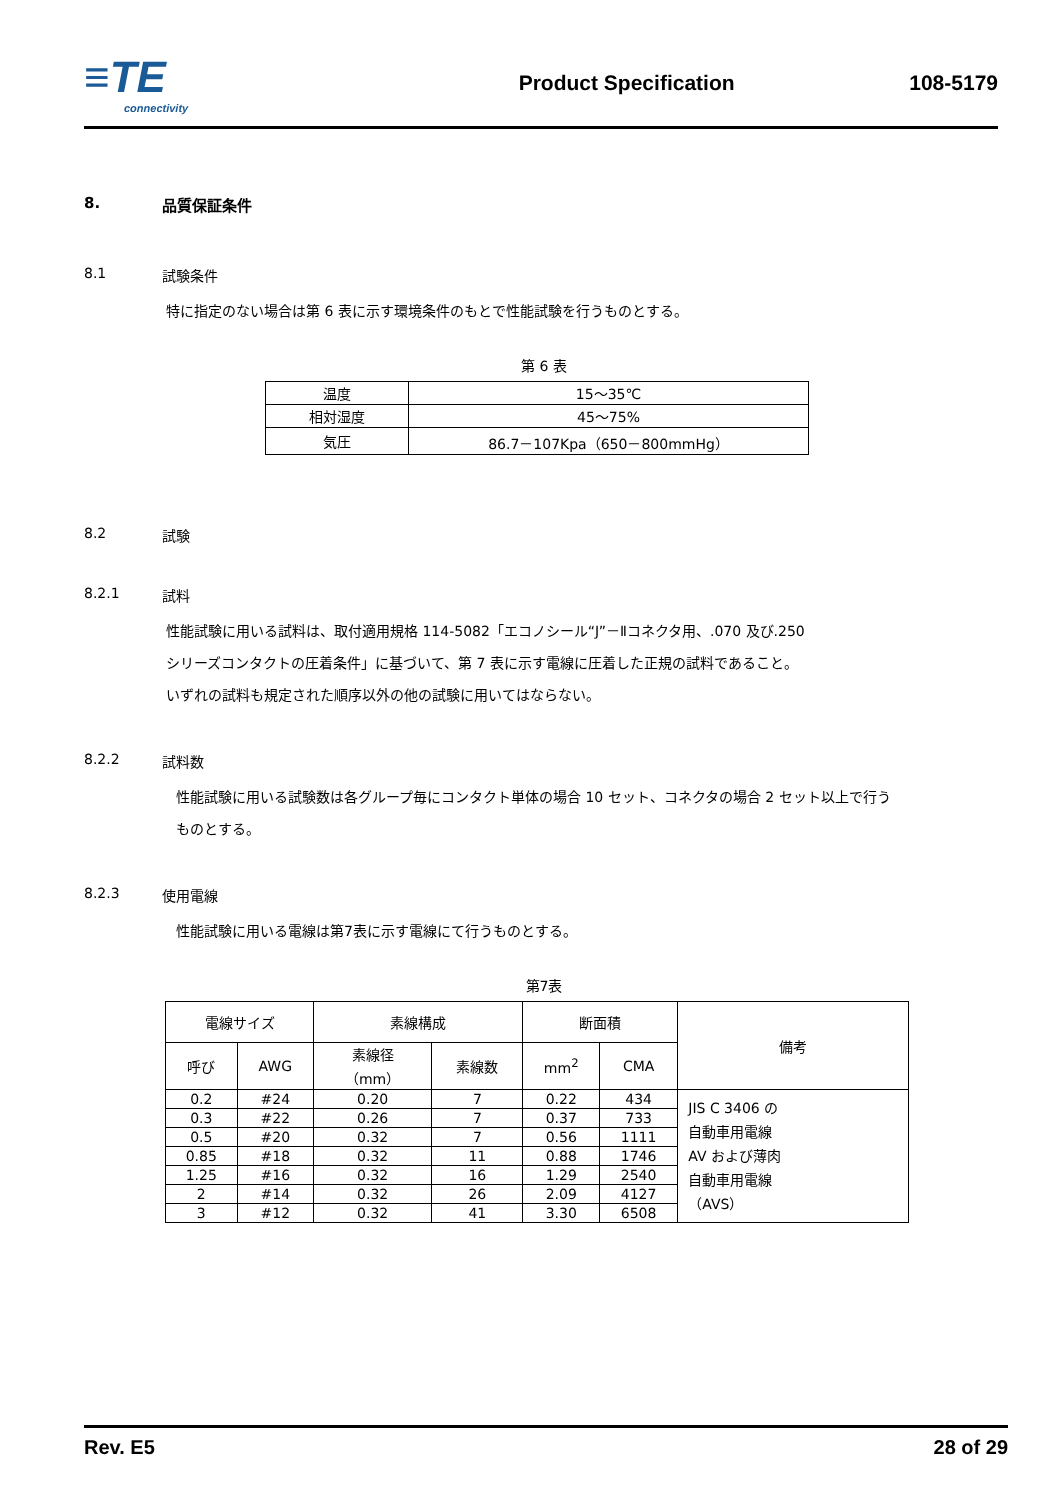≡TE
connectivity
Product Specification 108-5179
8. 品質保証条件
8.1 試験条件
特に指定のない場合は第 6 表に示す環境条件のもとで性能試験を行うものとする。
第 6 表
| 温度 | 15～35℃ |
| 相対湿度 | 45～75% |
| 気圧 | 86.7－107Kpa（650－800mmHg） |
8.2 試験
8.2.1 試料
性能試験に用いる試料は、取付適用規格 114-5082「エコノシール“J”－Ⅱコネクタ用、.070 及び.250
シリーズコンタクトの圧着条件」に基づいて、第 7 表に示す電線に圧着した正規の試料であること。
いずれの試料も規定された順序以外の他の試験に用いてはならない。
8.2.2 試料数
性能試験に用いる試験数は各グループ毎にコンタクト単体の場合 10 セット、コネクタの場合 2 セット以上で行う
ものとする。
8.2.3 使用電線
性能試験に用いる電線は第7表に示す電線にて行うものとする。
第7表
| 電線サイズ | | 素線構成 | | 断面積 | | 備考 |
| --- | --- | --- | --- | --- | --- | --- |
| 呼び | AWG | 素線径 （mm） | 素線数 | mm<sup>2</sup> | CMA | |
| 0.2 | #24 | 0.20 | 7 | 0.22 | 434 | JIS C 3406 の 自動車用電線 AV および薄肉 自動車用電線 （AVS） |
| 0.3 | #22 | 0.26 | 7 | 0.37 | 733 | |
| 0.5 | #20 | 0.32 | 7 | 0.56 | 1111 | |
| 0.85 | #18 | 0.32 | 11 | 0.88 | 1746 | |
| 1.25 | #16 | 0.32 | 16 | 1.29 | 2540 | |
| 2 | #14 | 0.32 | 26 | 2.09 | 4127 | |
| 3 | #12 | 0.32 | 41 | 3.30 | 6508 | |
Rev. E5 28 of 29